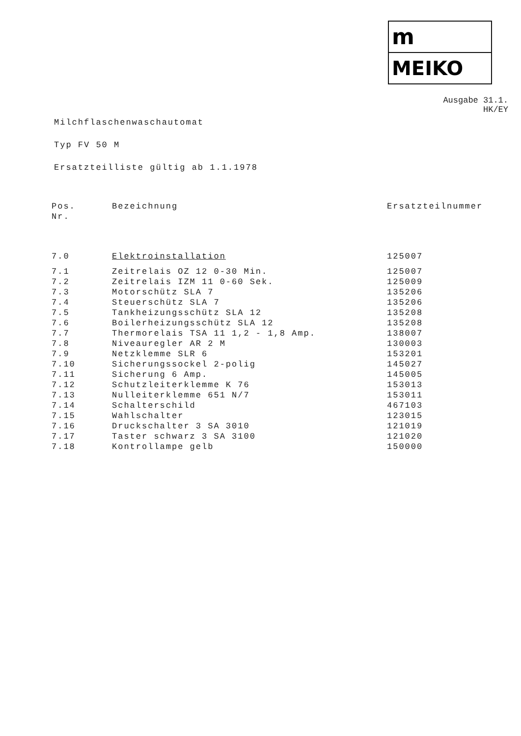m
MEIKO
Ausgabe 31.1.
HK/EY
Milchflaschenwaschautomat
Typ FV 50 M
Ersatzteilliste gültig ab 1.1.1978
| Pos. Nr. | Bezeichnung | Ersatzteilnummer |
| --- | --- | --- |
| 7.0 | Elektroinstallation | 125007 |
| 7.1 | Zeitrelais OZ 12 0-30 Min. | 125007 |
| 7.2 | Zeitrelais IZM 11 0-60 Sek. | 125009 |
| 7.3 | Motorschütz SLA 7 | 135206 |
| 7.4 | Steuerschütz SLA 7 | 135206 |
| 7.5 | Tankheizungsschütz SLA 12 | 135208 |
| 7.6 | Boilerheizungsschütz SLA 12 | 135208 |
| 7.7 | Thermorelais TSA 11 1,2 - 1,8 Amp. | 138007 |
| 7.8 | Niveauregler AR 2 M | 130003 |
| 7.9 | Netzklemme SLR 6 | 153201 |
| 7.10 | Sicherungssockel 2-polig | 145027 |
| 7.11 | Sicherung 6 Amp. | 145005 |
| 7.12 | Schutzleiterklemme K 76 | 153013 |
| 7.13 | Nulleiterklemme 651 N/7 | 153011 |
| 7.14 | Schalterschild | 467103 |
| 7.15 | Wahlschalter | 123015 |
| 7.16 | Druckschalter 3 SA 3010 | 121019 |
| 7.17 | Taster schwarz 3 SA 3100 | 121020 |
| 7.18 | Kontrollampe gelb | 150000 |